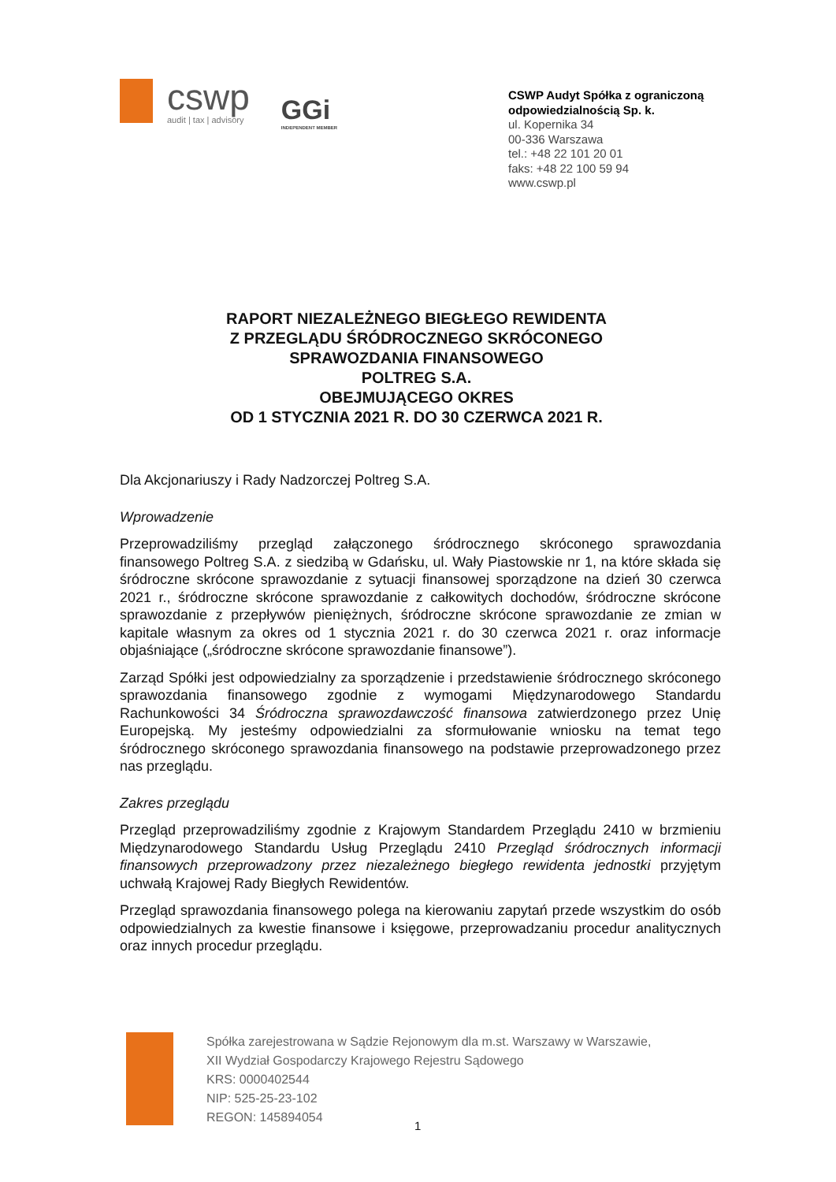cswp
audit | tax | advisory
GGi
INDEPENDENT MEMBER
CSWP Audyt Spółka z ograniczoną odpowiedzialnością Sp. k.
ul. Kopernika 34
00-336 Warszawa
tel.: +48 22 101 20 01
faks: +48 22 100 59 94
www.cswp.pl
RAPORT NIEZALEŻNEGO BIEGŁEGO REWIDENTA
Z PRZEGLĄDU ŚRÓDROCZNEGO SKRÓCONEGO
SPRAWOZDANIA FINANSOWEGO
POLTREG S.A.
OBEJMUJĄCEGO OKRES
OD 1 STYCZNIA 2021 R. DO 30 CZERWCA 2021 R.
Dla Akcjonariuszy i Rady Nadzorczej Poltreg S.A.
Wprowadzenie
Przeprowadziliśmy przegląd załączonego śródrocznego skróconego sprawozdania finansowego Poltreg S.A. z siedzibą w Gdańsku, ul. Wały Piastowskie nr 1, na które składa się śródroczne skrócone sprawozdanie z sytuacji finansowej sporządzone na dzień 30 czerwca 2021 r., śródroczne skrócone sprawozdanie z całkowitych dochodów, śródroczne skrócone sprawozdanie z przepływów pieniężnych, śródroczne skrócone sprawozdanie ze zmian w kapitale własnym za okres od 1 stycznia 2021 r. do 30 czerwca 2021 r. oraz informacje objaśniające („śródroczne skrócone sprawozdanie finansowe”).
Zarząd Spółki jest odpowiedzialny za sporządzenie i przedstawienie śródrocznego skróconego sprawozdania finansowego zgodnie z wymogami Międzynarodowego Standardu Rachunkowości 34 Śródroczna sprawozdawczość finansowa zatwierdzonego przez Unię Europejską. My jesteśmy odpowiedzialni za sformułowanie wniosku na temat tego śródrocznego skróconego sprawozdania finansowego na podstawie przeprowadzonego przez nas przeglądu.
Zakres przeglądu
Przegląd przeprowadziliśmy zgodnie z Krajowym Standardem Przeglądu 2410 w brzmieniu Międzynarodowego Standardu Usług Przeglądu 2410 Przegląd śródrocznych informacji finansowych przeprowadzony przez niezależnego biegłego rewidenta jednostki przyjętym uchwałą Krajowej Rady Biegłych Rewidentów.
Przegląd sprawozdania finansowego polega na kierowaniu zapytań przede wszystkim do osób odpowiedzialnych za kwestie finansowe i księgowe, przeprowadzaniu procedur analitycznych oraz innych procedur przeglądu.
Spółka zarejestrowana w Sądzie Rejonowym dla m.st. Warszawy w Warszawie,
XII Wydział Gospodarczy Krajowego Rejestru Sądowego
KRS: 0000402544
NIP: 525-25-23-102
REGON: 145894054
1